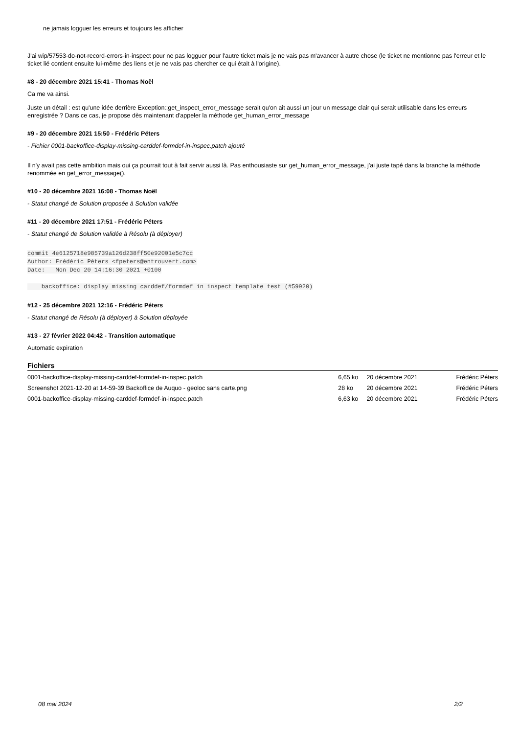ne jamais logguer les erreurs et toujours les afficher
J'ai wip/57553-do-not-record-errors-in-inspect pour ne pas logguer pour l'autre ticket mais je ne vais pas m'avancer à autre chose (le ticket ne mentionne pas l'erreur et le ticket lié contient ensuite lui-même des liens et je ne vais pas chercher ce qui était à l'origine).
#8 - 20 décembre 2021 15:41 - Thomas Noël
Ca me va ainsi.
Juste un détail : est qu'une idée derrière Exception::get_inspect_error_message serait qu'on ait aussi un jour un message clair qui serait utilisable dans les erreurs enregistrée ? Dans ce cas, je propose dès maintenant d'appeler la méthode get_human_error_message
#9 - 20 décembre 2021 15:50 - Frédéric Péters
- Fichier 0001-backoffice-display-missing-carddef-formdef-in-inspec.patch ajouté
Il n'y avait pas cette ambition mais oui ça pourrait tout à fait servir aussi là. Pas enthousiaste sur get_human_error_message, j'ai juste tapé dans la branche la méthode renommée en get_error_message().
#10 - 20 décembre 2021 16:08 - Thomas Noël
- Statut changé de Solution proposée à Solution validée
#11 - 20 décembre 2021 17:51 - Frédéric Péters
- Statut changé de Solution validée à Résolu (à déployer)
commit 4e6125718e985739a126d238ff50e92001e5c7cc
Author: Frédéric Péters <fpeters@entrouvert.com>
Date:   Mon Dec 20 14:16:30 2021 +0100

    backoffice: display missing carddef/formdef in inspect template test (#59920)
#12 - 25 décembre 2021 12:16 - Frédéric Péters
- Statut changé de Résolu (à déployer) à Solution déployée
#13 - 27 février 2022 04:42 - Transition automatique
Automatic expiration
Fichiers
| 0001-backoffice-display-missing-carddef-formdef-in-inspec.patch | 6,65 ko | 20 décembre 2021 | Frédéric Péters |
| Screenshot 2021-12-20 at 14-59-39 Backoffice de Auquo - geoloc sans carte.png | 28 ko | 20 décembre 2021 | Frédéric Péters |
| 0001-backoffice-display-missing-carddef-formdef-in-inspec.patch | 6,63 ko | 20 décembre 2021 | Frédéric Péters |
08 mai 2024 2/2